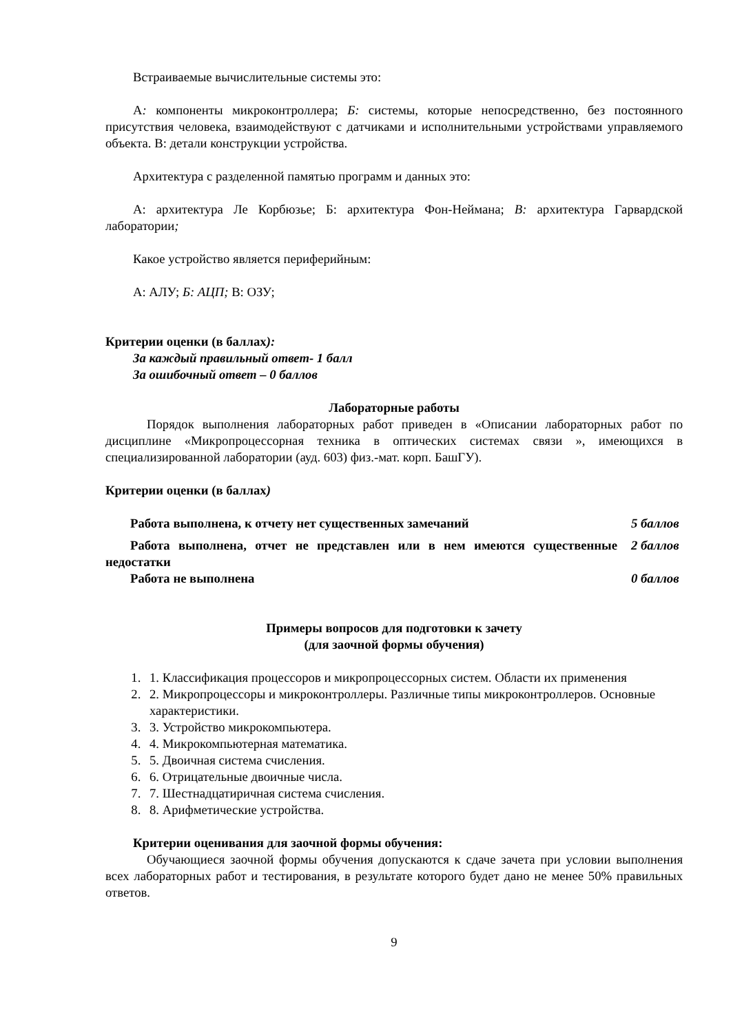Встраиваемые вычислительные системы это:
А: компоненты микроконтроллера; Б: системы, которые непосредственно, без постоянного присутствия человека, взаимодействуют с датчиками и исполнительными устройствами управляемого объекта. В: детали конструкции устройства.
Архитектура с разделенной памятью программ и данных это:
А: архитектура Ле Корбюзье; Б: архитектура Фон-Неймана; В: архитектура Гарвардской лаборатории;
Какое устройство является периферийным:
А: АЛУ; Б: АЦП; В: ОЗУ;
Критерии оценки (в баллах):
За каждый правильный ответ- 1 балл
За ошибочный ответ – 0 баллов
Лабораторные работы
Порядок выполнения лабораторных работ приведен в «Описании лабораторных работ по дисциплине «Микропроцессорная техника в оптических системах связи », имеющихся в специализированной лаборатории (ауд. 603) физ.-мат. корп. БашГУ).
Критерии оценки (в баллах)
| Работа выполнена, к отчету нет существенных замечаний | 5 баллов |
| Работа выполнена, отчет не представлен или в нем имеются существенные недостатки | 2 баллов |
| Работа не выполнена | 0 баллов |
Примеры вопросов для подготовки к зачету
(для заочной формы обучения)
1. 1. Классификация процессоров и микропроцессорных систем. Области их применения
2. 2. Микропроцессоры и микроконтроллеры. Различные типы микроконтроллеров. Основные характеристики.
3. 3. Устройство микрокомпьютера.
4. 4. Микрокомпьютерная математика.
5. 5. Двоичная система счисления.
6. 6. Отрицательные двоичные числа.
7. 7. Шестнадцатиричная система счисления.
8. 8. Арифметические устройства.
Критерии оценивания для заочной формы обучения:
Обучающиеся заочной формы обучения допускаются к сдаче зачета при условии выполнения всех лабораторных работ и тестирования, в результате которого будет дано не менее 50% правильных ответов.
9